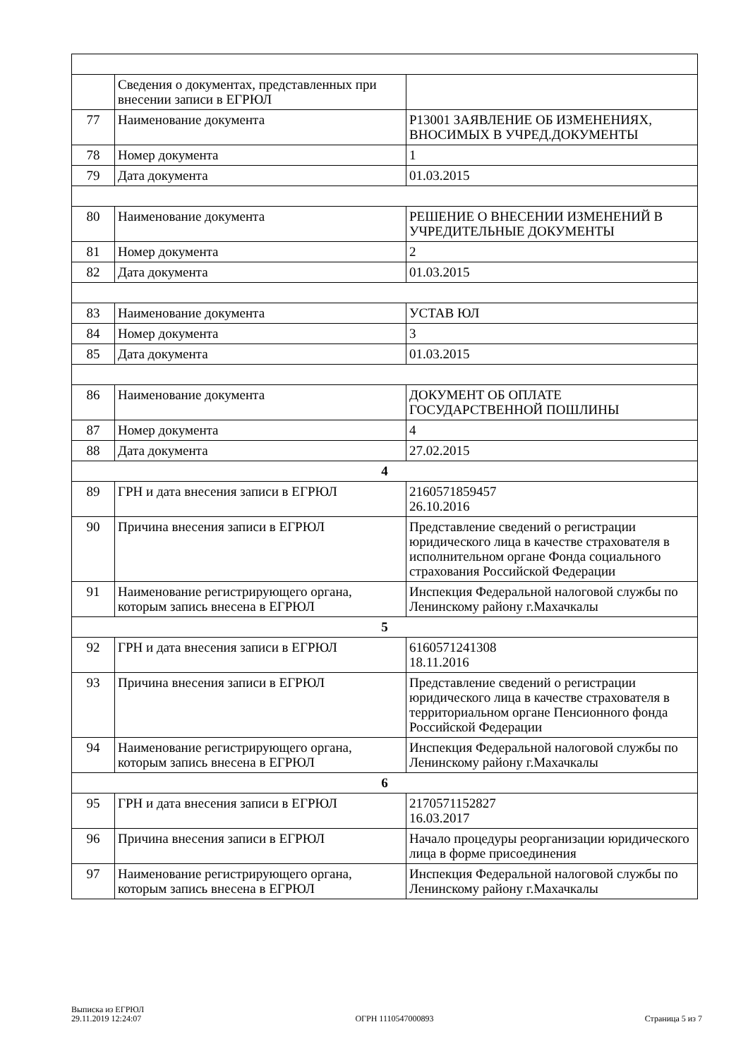| | Сведения о документах, представленных при внесении записи в ЕГРЮЛ | |
| 77 | Наименование документа | Р13001 ЗАЯВЛЕНИЕ ОБ ИЗМЕНЕНИЯХ, ВНОСИМЫХ В УЧРЕД.ДОКУМЕНТЫ |
| 78 | Номер документа | 1 |
| 79 | Дата документа | 01.03.2015 |
| 80 | Наименование документа | РЕШЕНИЕ О ВНЕСЕНИИ ИЗМЕНЕНИЙ В УЧРЕДИТЕЛЬНЫЕ ДОКУМЕНТЫ |
| 81 | Номер документа | 2 |
| 82 | Дата документа | 01.03.2015 |
| 83 | Наименование документа | УСТАВ ЮЛ |
| 84 | Номер документа | 3 |
| 85 | Дата документа | 01.03.2015 |
| 86 | Наименование документа | ДОКУМЕНТ ОБ ОПЛАТЕ ГОСУДАРСТВЕННОЙ ПОШЛИНЫ |
| 87 | Номер документа | 4 |
| 88 | Дата документа | 27.02.2015 |
| 4 | | |
| 89 | ГРН и дата внесения записи в ЕГРЮЛ | 2160571859457 26.10.2016 |
| 90 | Причина внесения записи в ЕГРЮЛ | Представление сведений о регистрации юридического лица в качестве страхователя в исполнительном органе Фонда социального страхования Российской Федерации |
| 91 | Наименование регистрирующего органа, которым запись внесена в ЕГРЮЛ | Инспекция Федеральной налоговой службы по Ленинскому району г.Махачкалы |
| 5 | | |
| 92 | ГРН и дата внесения записи в ЕГРЮЛ | 6160571241308 18.11.2016 |
| 93 | Причина внесения записи в ЕГРЮЛ | Представление сведений о регистрации юридического лица в качестве страхователя в территориальном органе Пенсионного фонда Российской Федерации |
| 94 | Наименование регистрирующего органа, которым запись внесена в ЕГРЮЛ | Инспекция Федеральной налоговой службы по Ленинскому району г.Махачкалы |
| 6 | | |
| 95 | ГРН и дата внесения записи в ЕГРЮЛ | 2170571152827 16.03.2017 |
| 96 | Причина внесения записи в ЕГРЮЛ | Начало процедуры реорганизации юридического лица в форме присоединения |
| 97 | Наименование регистрирующего органа, которым запись внесена в ЕГРЮЛ | Инспекция Федеральной налоговой службы по Ленинскому району г.Махачкалы |
Выписка из ЕГРЮЛ
29.11.2019 12:24:07
ОГРН 1110547000893
Страница 5 из 7